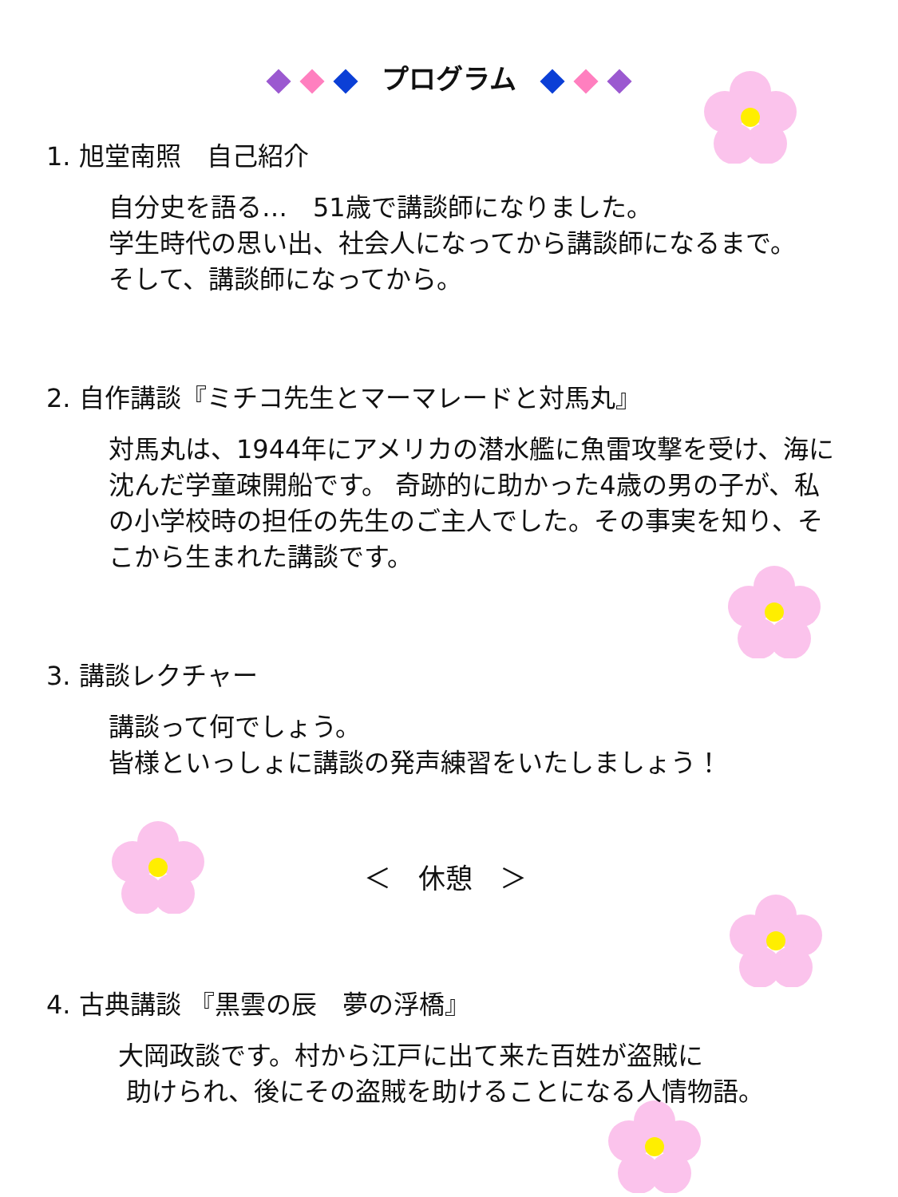プログラム
1. 旭堂南照　自己紹介
自分史を語る…　51歳で講談師になりました。
学生時代の思い出、社会人になってから講談師になるまで。
そして、講談師になってから。
2. 自作講談『ミチコ先生とマーマレードと対馬丸』
対馬丸は、1944年にアメリカの潜水艦に魚雷攻撃を受け、海に沈んだ学童疎開船です。 奇跡的に助かった4歳の男の子が、私の小学校時の担任の先生のご主人でした。その事実を知り、そこから生まれた講談です。
3. 講談レクチャー
講談って何でしょう。
皆様といっしょに講談の発声練習をいたしましょう！
＜　休憩　＞
4. 古典講談 『黒雲の辰　夢の浮橋』
大岡政談です。村から江戸に出て来た百姓が盗賊に
助けられ、後にその盗賊を助けることになる人情物語。